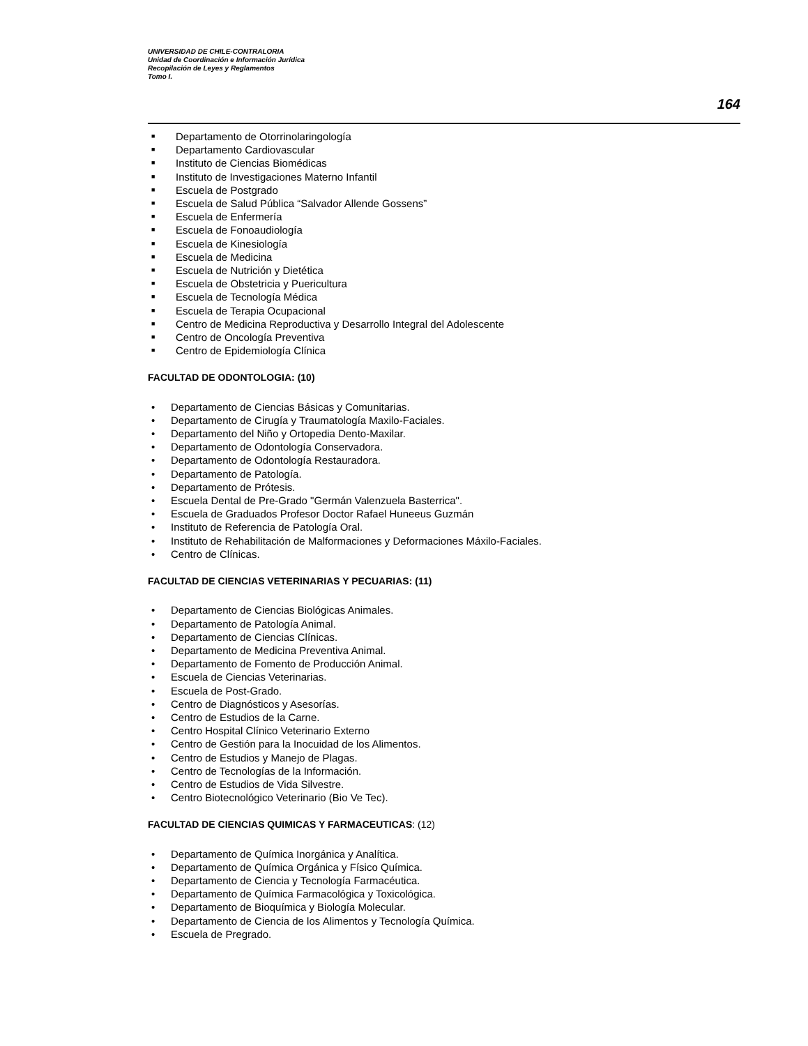UNIVERSIDAD DE CHILE-CONTRALORIA
Unidad de Coordinación e Información Jurídica
Recopilación de Leyes y Reglamentos
Tomo I.
164
■ Departamento de Otorrinolaringología
■ Departamento Cardiovascular
■ Instituto de Ciencias Biomédicas
■ Instituto de Investigaciones Materno Infantil
■ Escuela de Postgrado
■ Escuela de Salud Pública “Salvador Allende Gossens”
■ Escuela de Enfermería
■ Escuela de Fonoaudiología
■ Escuela de Kinesiología
■ Escuela de Medicina
■ Escuela de Nutrición y Dietética
■ Escuela de Obstetricia y Puericultura
■ Escuela de Tecnología Médica
■ Escuela de Terapia Ocupacional
■ Centro de Medicina Reproductiva y Desarrollo Integral del Adolescente
■ Centro de Oncología Preventiva
■ Centro de Epidemiología Clínica
FACULTAD DE ODONTOLOGIA: (10)
• Departamento de Ciencias Básicas y Comunitarias.
• Departamento de Cirugía y Traumatología Maxilo-Faciales.
• Departamento del Niño y Ortopedia Dento-Maxilar.
• Departamento de Odontología Conservadora.
• Departamento de Odontología Restauradora.
• Departamento de Patología.
• Departamento de Prótesis.
• Escuela Dental de Pre-Grado "Germán Valenzuela Basterrica".
• Escuela de Graduados Profesor Doctor Rafael Huneeus Guzmán
• Instituto de Referencia de Patología Oral.
• Instituto de Rehabilitación de Malformaciones y Deformaciones Máxilo-Faciales.
• Centro de Clínicas.
FACULTAD DE CIENCIAS VETERINARIAS Y PECUARIAS: (11)
• Departamento de Ciencias Biológicas Animales.
• Departamento de Patología Animal.
• Departamento de Ciencias Clínicas.
• Departamento de Medicina Preventiva Animal.
• Departamento de Fomento de Producción Animal.
• Escuela de Ciencias Veterinarias.
• Escuela de Post-Grado.
• Centro de Diagnósticos y Asesorías.
• Centro de Estudios de la Carne.
• Centro Hospital Clínico Veterinario Externo
• Centro de Gestión para la Inocuidad de los Alimentos.
• Centro de Estudios y Manejo de Plagas.
• Centro de Tecnologías de la Información.
• Centro de Estudios de Vida Silvestre.
• Centro Biotecnológico Veterinario (Bio Ve Tec).
FACULTAD DE CIENCIAS QUIMICAS Y FARMACEUTICAS: (12)
• Departamento de Química Inorgánica y Analítica.
• Departamento de Química Orgánica y Físico Química.
• Departamento de Ciencia y Tecnología Farmacéutica.
• Departamento de Química Farmacológica y Toxicológica.
• Departamento de Bioquímica y Biología Molecular.
• Departamento de Ciencia de los Alimentos y Tecnología Química.
• Escuela de Pregrado.